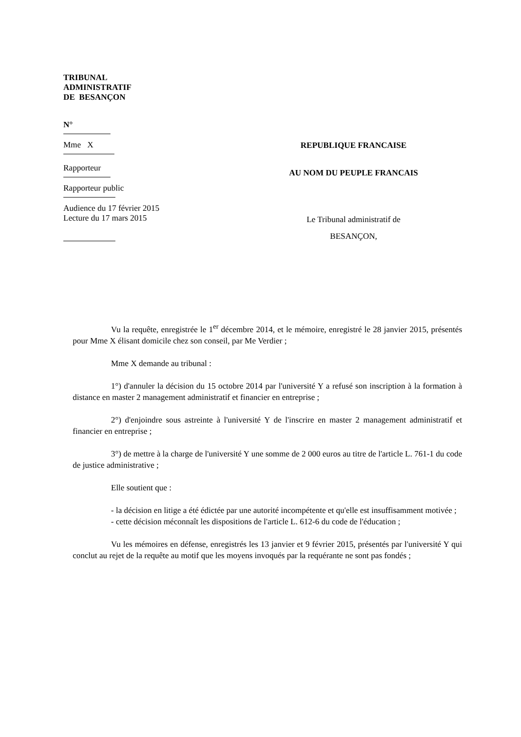TRIBUNAL
ADMINISTRATIF
DE BESANÇON
N°
Mme X
Rapporteur
Rapporteur public
Audience du 17 février 2015
Lecture du 17 mars 2015
REPUBLIQUE FRANCAISE
AU NOM DU PEUPLE FRANCAIS
Le Tribunal administratif de
BESANÇON,
Vu la requête, enregistrée le 1<sup>er</sup> décembre 2014, et le mémoire, enregistré le 28 janvier 2015, présentés pour Mme X élisant domicile chez son conseil, par Me Verdier ;
Mme X demande au tribunal :
1°) d'annuler la décision du 15 octobre 2014 par l'université Y a refusé son inscription à la formation à distance en master 2 management administratif et financier en entreprise ;
2°) d'enjoindre sous astreinte à l'université Y de l'inscrire en master 2 management administratif et financier en entreprise ;
3°) de mettre à la charge de l'université Y une somme de 2 000 euros au titre de l'article L. 761-1 du code de justice administrative ;
Elle soutient que :
- la décision en litige a été édictée par une autorité incompétente et qu'elle est insuffisamment motivée ;
- cette décision méconnaît les dispositions de l'article L. 612-6 du code de l'éducation ;
Vu les mémoires en défense, enregistrés les 13 janvier et 9 février 2015, présentés par l'université Y qui conclut au rejet de la requête au motif que les moyens invoqués par la requérante ne sont pas fondés ;